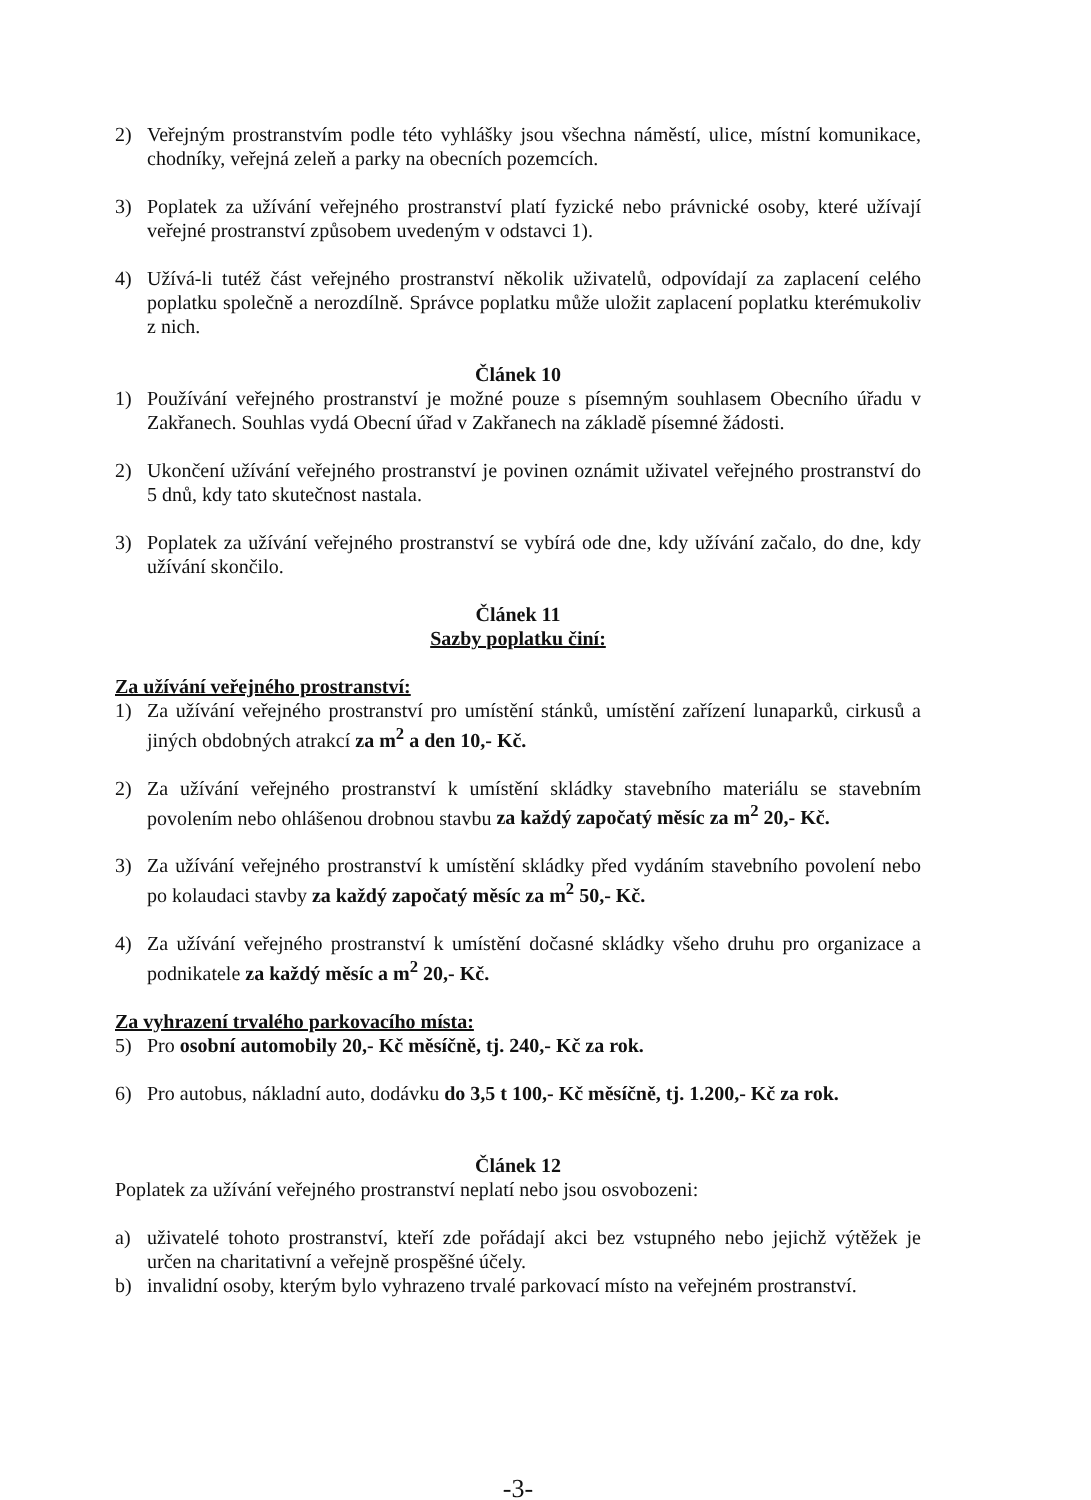2) Veřejným prostranstvím podle této vyhlášky jsou všechna náměstí, ulice, místní komunikace, chodníky, veřejná zeleň a parky na obecních pozemcích.
3) Poplatek za užívání veřejného prostranství platí fyzické nebo právnické osoby, které užívají veřejné prostranství způsobem uvedeným v odstavci 1).
4) Užívá-li tutéž část veřejného prostranství několik uživatelů, odpovídají za zaplacení celého poplatku společně a nerozdílně. Správce poplatku může uložit zaplacení poplatku kterémukoliv z nich.
Článek 10
1) Používání veřejného prostranství je možné pouze s písemným souhlasem Obecního úřadu v Zakřanech. Souhlas vydá Obecní úřad v Zakřanech na základě písemné žádosti.
2) Ukončení užívání veřejného prostranství je povinen oznámit uživatel veřejného prostranství do 5 dnů, kdy tato skutečnost nastala.
3) Poplatek za užívání veřejného prostranství se vybírá ode dne, kdy užívání začalo, do dne, kdy užívání skončilo.
Článek 11
Sazby poplatku činí:
Za užívání veřejného prostranství:
1) Za užívání veřejného prostranství pro umístění stánků, umístění zařízení lunaparků, cirkusů a jiných obdobných atrakcí za m<sup>2</sup> a den 10,- Kč.
2) Za užívání veřejného prostranství k umístění skládky stavebního materiálu se stavebním povolením nebo ohlášenou drobnou stavbu za každý započatý měsíc za m<sup>2</sup> 20,- Kč.
3) Za užívání veřejného prostranství k umístění skládky před vydáním stavebního povolení nebo po kolaudaci stavby za každý započatý měsíc za m<sup>2</sup> 50,- Kč.
4) Za užívání veřejného prostranství k umístění dočasné skládky všeho druhu pro organizace a podnikatele za každý měsíc a m<sup>2</sup> 20,- Kč.
Za vyhrazení trvalého parkovacího místa:
5) Pro osobní automobily 20,- Kč měsíčně, tj. 240,- Kč za rok.
6) Pro autobus, nákladní auto, dodávku do 3,5 t 100,- Kč měsíčně, tj. 1.200,- Kč za rok.
Článek 12
Poplatek za užívání veřejného prostranství neplatí nebo jsou osvobozeni:
a) uživatelé tohoto prostranství, kteří zde pořádají akci bez vstupného nebo jejichž výtěžek je určen na charitativní a veřejně prospěšné účely.
b) invalidní osoby, kterým bylo vyhrazeno trvalé parkovací místo na veřejném prostranství.
-3-